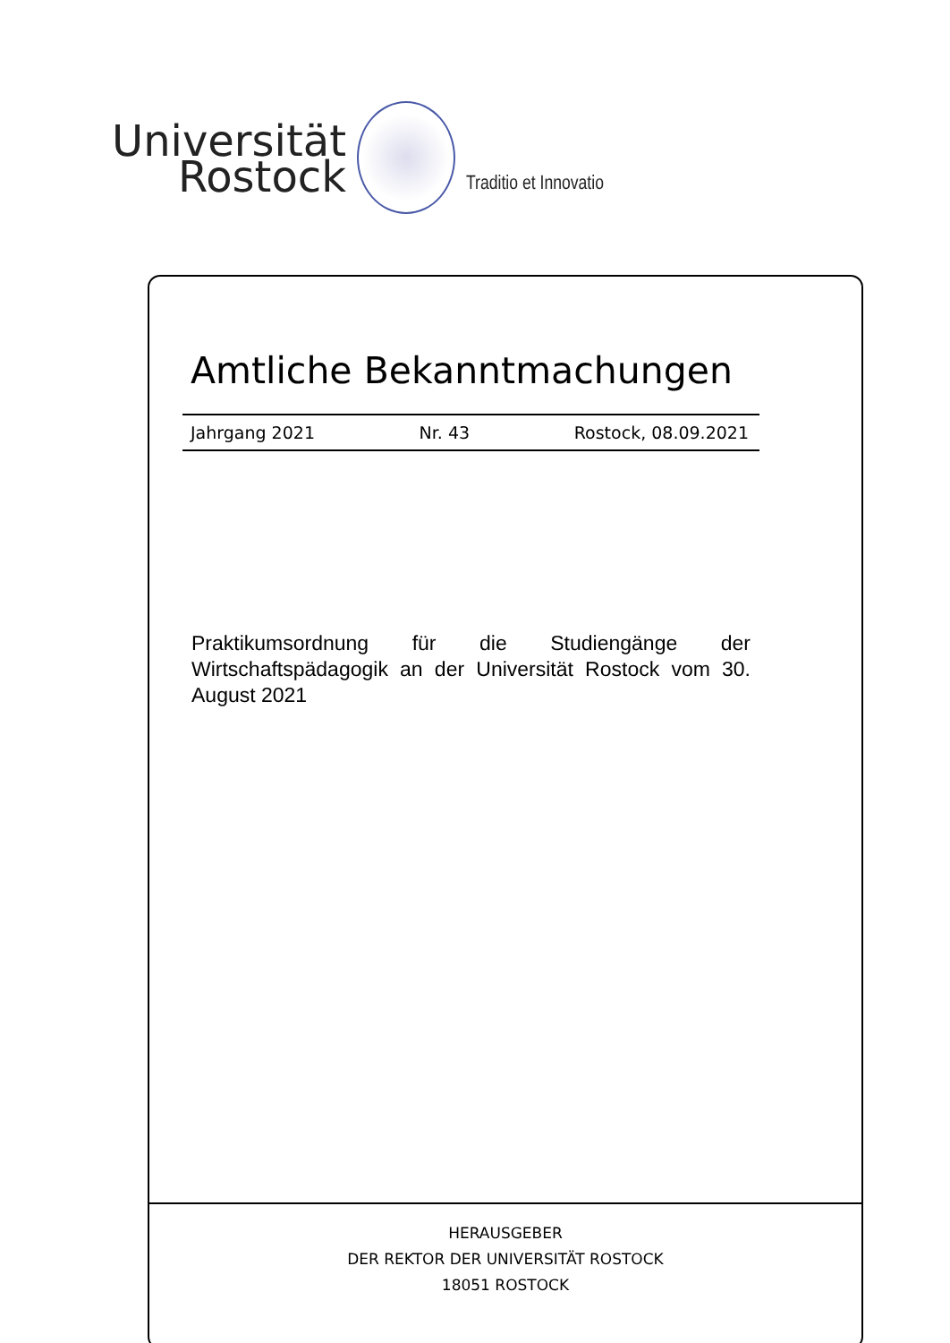Universität
Rostock
Traditio et Innovatio
Amtliche Bekanntmachungen
Jahrgang 2021 Nr. 43 Rostock, 08.09.2021
Praktikumsordnung für die Studiengänge der Wirtschaftspädagogik an der Universität Rostock vom 30. August 2021
HERAUSGEBER
DER REKTOR DER UNIVERSITÄT ROSTOCK
18051 ROSTOCK